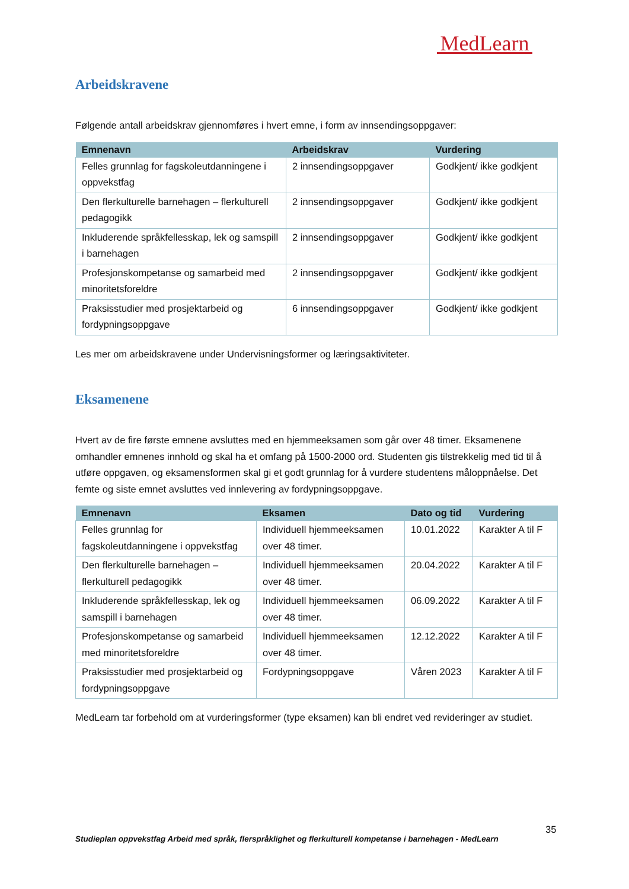MedLearn
Arbeidskravene
Følgende antall arbeidskrav gjennomføres i hvert emne, i form av innsendingsoppgaver:
| Emnenavn | Arbeidskrav | Vurdering |
| --- | --- | --- |
| Felles grunnlag for fagskoleutdanningene i oppvekstfag | 2 innsendingsoppgaver | Godkjent/ ikke godkjent |
| Den flerkulturelle barnehagen – flerkulturell pedagogikk | 2 innsendingsoppgaver | Godkjent/ ikke godkjent |
| Inkluderende språkfellesskap, lek og samspill i barnehagen | 2 innsendingsoppgaver | Godkjent/ ikke godkjent |
| Profesjonskompetanse og samarbeid med minoritetsforeldre | 2 innsendingsoppgaver | Godkjent/ ikke godkjent |
| Praksisstudier med prosjektarbeid og fordypningsoppgave | 6 innsendingsoppgaver | Godkjent/ ikke godkjent |
Les mer om arbeidskravene under Undervisningsformer og læringsaktiviteter.
Eksamenene
Hvert av de fire første emnene avsluttes med en hjemmeeksamen som går over 48 timer. Eksamenene omhandler emnenes innhold og skal ha et omfang på 1500-2000 ord. Studenten gis tilstrekkelig med tid til å utføre oppgaven, og eksamensformen skal gi et godt grunnlag for å vurdere studentens måloppnåelse. Det femte og siste emnet avsluttes ved innlevering av fordypningsoppgave.
| Emnenavn | Eksamen | Dato og tid | Vurdering |
| --- | --- | --- | --- |
| Felles grunnlag for fagskoleutdanningene i oppvekstfag | Individuell hjemmeeksamen over 48 timer. | 10.01.2022 | Karakter A til F |
| Den flerkulturelle barnehagen – flerkulturell pedagogikk | Individuell hjemmeeksamen over 48 timer. | 20.04.2022 | Karakter A til F |
| Inkluderende språkfellesskap, lek og samspill i barnehagen | Individuell hjemmeeksamen over 48 timer. | 06.09.2022 | Karakter A til F |
| Profesjonskompetanse og samarbeid med minoritetsforeldre | Individuell hjemmeeksamen over 48 timer. | 12.12.2022 | Karakter A til F |
| Praksisstudier med prosjektarbeid og fordypningsoppgave | Fordypningsoppgave | Våren 2023 | Karakter A til F |
MedLearn tar forbehold om at vurderingsformer (type eksamen) kan bli endret ved revideringer av studiet.
35
Studieplan oppvekstfag Arbeid med språk, flerspråklighet og flerkulturell kompetanse i barnehagen - MedLearn